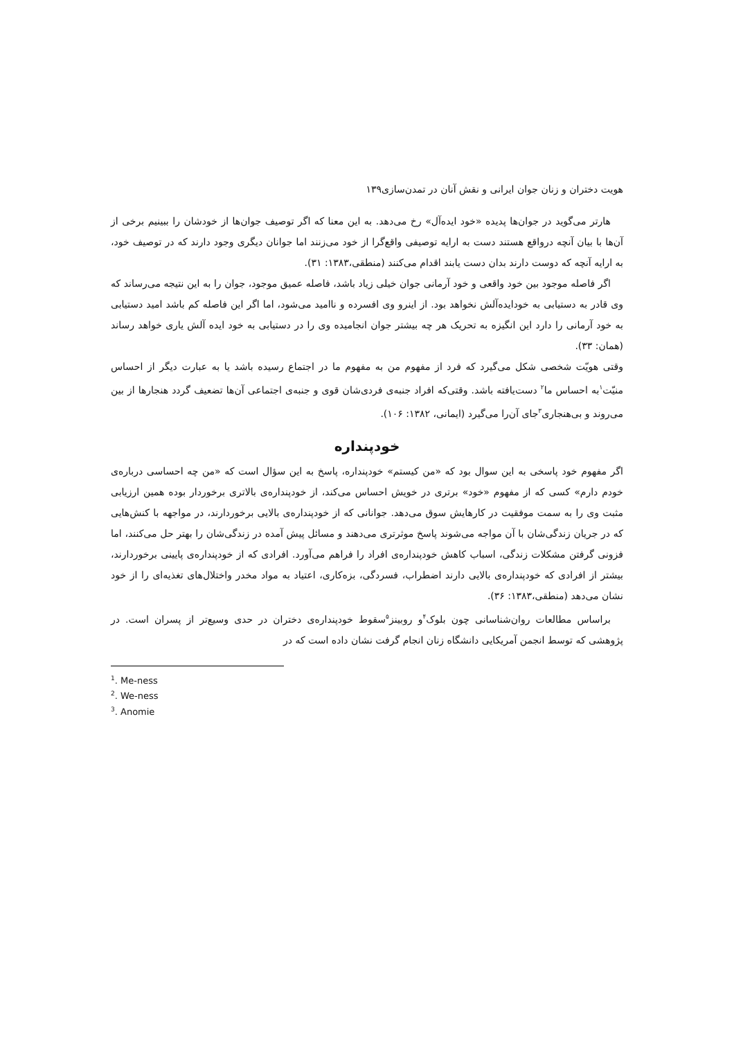هویت دختران و زنان جوان ایرانی و نقش آنان در تمدن‌سازی۱۳۹
هارتر می‌گوید در جوان‌ها پدیده «خود ایده‌آل» رخ می‌دهد. به این معنا که اگر توصیف جوان‌ها از خودشان را ببینیم برخی از آن‌ها با بیان آنچه درواقع هستند دست به ارایه توصیفی واقع‌گرا از خود می‌زنند اما جوانان دیگری وجود دارند که در توصیف خود، به ارایه آنچه که دوست دارند بدان دست یابند اقدام می‌کنند (منطقی،۱۳۸۳: ۳۱).
اگر فاصله موجود بین خود واقعی و خود آرمانی جوان خیلی زیاد باشد، فاصله عمیق موجود، جوان را به این نتیجه می‌رساند که وی قادر به دستیابی به خودایده‌آلش نخواهد بود. از اینرو وی افسرده و ناامید می‌شود، اما اگر این فاصله کم باشد امید دستیابی به خود آرمانی را دارد این انگیزه به تحریک هر چه بیشتر جوان انجامیده وی را در دستیابی به خود ایده آلش یاری خواهد رساند (همان: ۳۳).
وقتی هویّت شخصی شکل می‌گیرد که فرد از مفهوم من به مفهوم ما در اجتماع رسیده باشد یا به عبارت دیگر از احساس منیّت<sup>۱</sup>به احساس ما<sup>۲</sup> دست‌یافته باشد. وقتی‌که افراد جنبه‌ی فردی‌شان قوی و جنبه‌ی اجتماعی آن‌ها تضعیف گردد هنجارها از بین می‌روند و بی‌هنجاری<sup>۳</sup>جای آن‌را می‌گیرد (ایمانی، ۱۳۸۲: ۱۰۶).
خودپنداره
اگر مفهوم خود پاسخی به این سوال بود که «من کیستم» خودپنداره، پاسخ به این سؤال است که «من چه احساسی درباره‌ی خودم دارم» کسی که از مفهوم «خود» برتری در خویش احساس می‌کند، از خودپنداره‌ی بالاتری برخوردار بوده همین ارزیابی مثبت وی را به سمت موفقیت در کارهایش سوق می‌دهد. جوانانی که از خودپنداره‌ی بالایی برخوردارند، در مواجهه با کنش‌هایی که در جریان زندگی‌شان با آن مواجه می‌شوند پاسخ موثرتری می‌دهند و مسائل پیش آمده در زندگی‌شان را بهتر حل می‌کنند، اما فزونی گرفتن مشکلات زندگی، اسباب کاهش خودپنداره‌ی افراد را فراهم می‌آورد. افرادی که از خودپنداره‌ی پایینی برخوردارند، بیشتر از افرادی که خودپنداره‌ی بالایی دارند اضطراب، فسردگی، بزه‌کاری، اعتیاد به مواد مخدر واختلال‌های تغذیه‌ای را از خود نشان می‌دهد (منطقی،۱۳۸۳: ۳۶).
براساس مطالعات روان‌شناسانی چون بلوک<sup>۴</sup>و روبینز<sup>۵</sup>سقوط خودپنداره‌ی دختران در حدی وسیع‌تر از پسران است. در پژوهشی که توسط انجمن آمریکایی دانشگاه زنان انجام گرفت نشان داده است که در
<sup>1</sup>. Me-ness
<sup>2</sup>. We-ness
<sup>3</sup>. Anomie